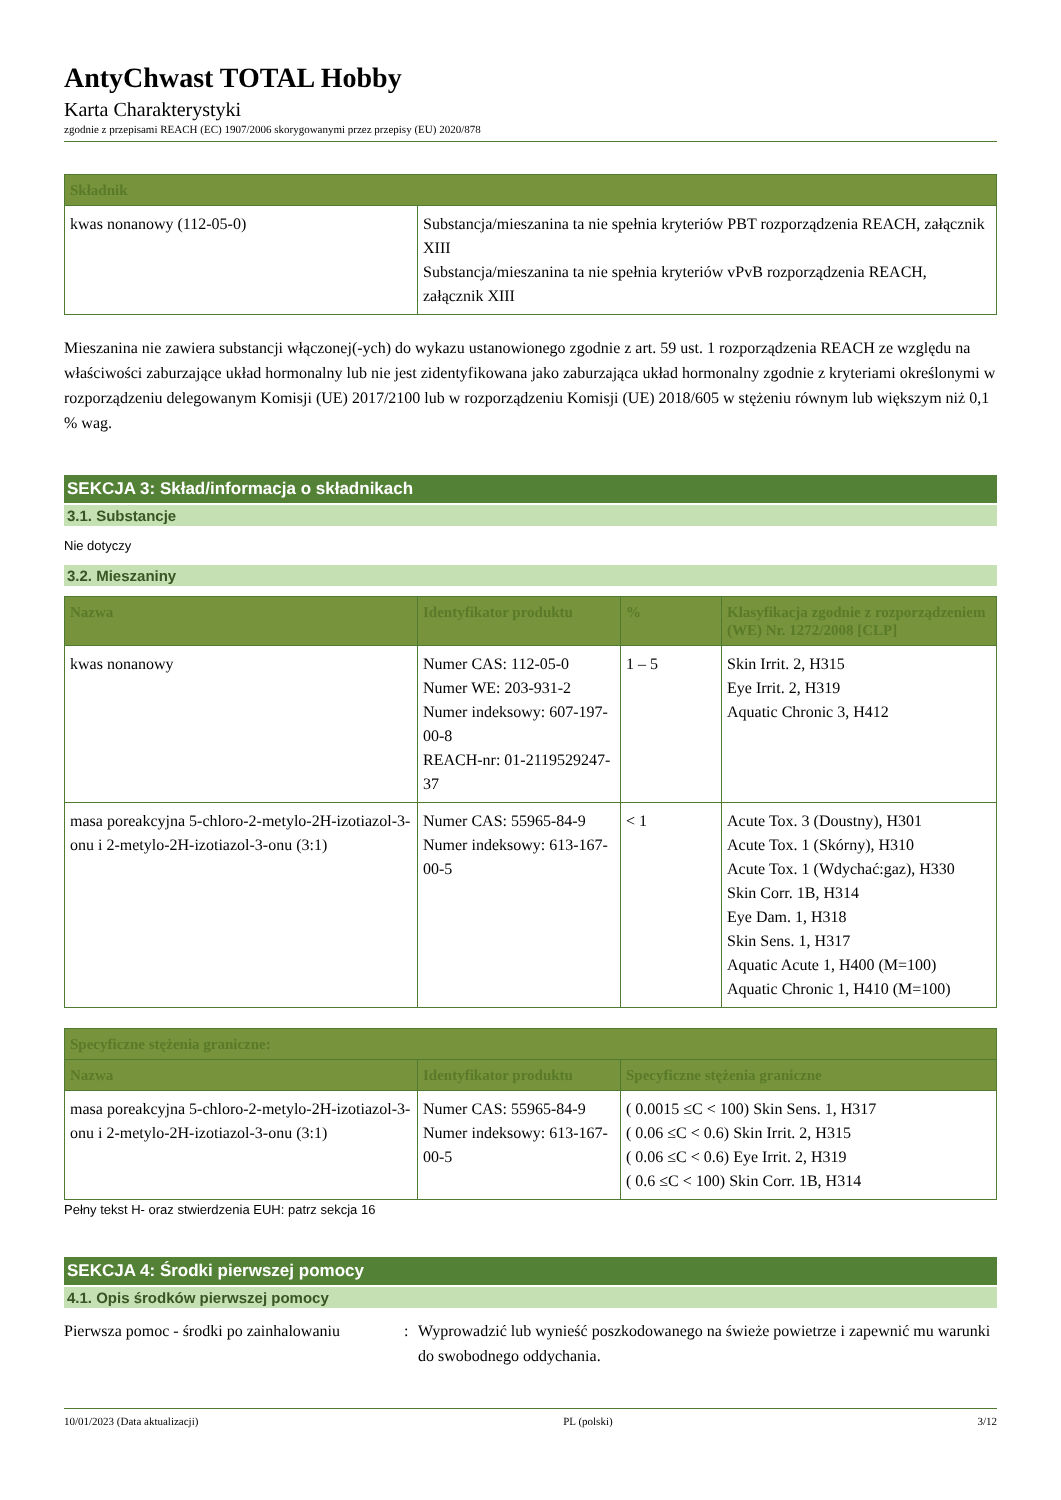AntyChwast TOTAL Hobby
Karta Charakterystyki
zgodnie z przepisami REACH (EC) 1907/2006 skorygowanymi przez przepisy (EU) 2020/878
| Składnik | |
| --- | --- |
| kwas nonanowy (112-05-0) | Substancja/mieszanina ta nie spełnia kryteriów PBT rozporządzenia REACH, załącznik XIII Substancja/mieszanina ta nie spełnia kryteriów vPvB rozporządzenia REACH, załącznik XIII |
Mieszanina nie zawiera substancji włączonej(-ych) do wykazu ustanowionego zgodnie z art. 59 ust. 1 rozporządzenia REACH ze względu na właściwości zaburzające układ hormonalny lub nie jest zidentyfikowana jako zaburzająca układ hormonalny zgodnie z kryteriami określonymi w rozporządzeniu delegowanym Komisji (UE) 2017/2100 lub w rozporządzeniu Komisji (UE) 2018/605 w stężeniu równym lub większym niż 0,1 % wag.
SEKCJA 3: Skład/informacja o składnikach
3.1. Substancje
Nie dotyczy
3.2. Mieszaniny
| Nazwa | Identyfikator produktu | % | Klasyfikacja zgodnie z rozporządzeniem (WE) Nr. 1272/2008 [CLP] |
| --- | --- | --- | --- |
| kwas nonanowy | Numer CAS: 112-05-0 Numer WE: 203-931-2 Numer indeksowy: 607-197-00-8 REACH-nr: 01-2119529247-37 | 1 – 5 | Skin Irrit. 2, H315 Eye Irrit. 2, H319 Aquatic Chronic 3, H412 |
| masa poreakcyjna 5-chloro-2-metylo-2H-izotiazol-3-onu i 2-metylo-2H-izotiazol-3-onu (3:1) | Numer CAS: 55965-84-9 Numer indeksowy: 613-167-00-5 | < 1 | Acute Tox. 3 (Doustny), H301 Acute Tox. 1 (Skórny), H310 Acute Tox. 1 (Wdychać:gaz), H330 Skin Corr. 1B, H314 Eye Dam. 1, H318 Skin Sens. 1, H317 Aquatic Acute 1, H400 (M=100) Aquatic Chronic 1, H410 (M=100) |
| Specyficzne stężenia graniczne: | | |
| --- | --- | --- |
| Nazwa | Identyfikator produktu | Specyficzne stężenia graniczne |
| masa poreakcyjna 5-chloro-2-metylo-2H-izotiazol-3-onu i 2-metylo-2H-izotiazol-3-onu (3:1) | Numer CAS: 55965-84-9 Numer indeksowy: 613-167-00-5 | ( 0.0015 ≤C < 100) Skin Sens. 1, H317 ( 0.06 ≤C < 0.6) Skin Irrit. 2, H315 ( 0.06 ≤C < 0.6) Eye Irrit. 2, H319 ( 0.6 ≤C < 100) Skin Corr. 1B, H314 |
Pełny tekst H- oraz stwierdzenia EUH: patrz sekcja 16
SEKCJA 4: Środki pierwszej pomocy
4.1. Opis środków pierwszej pomocy
Pierwsza pomoc - środki po zainhalowaniu
: Wyprowadzić lub wynieść poszkodowanego na świeże powietrze i zapewnić mu warunki do swobodnego oddychania.
10/01/2023 (Data aktualizacji) PL (polski) 3/12